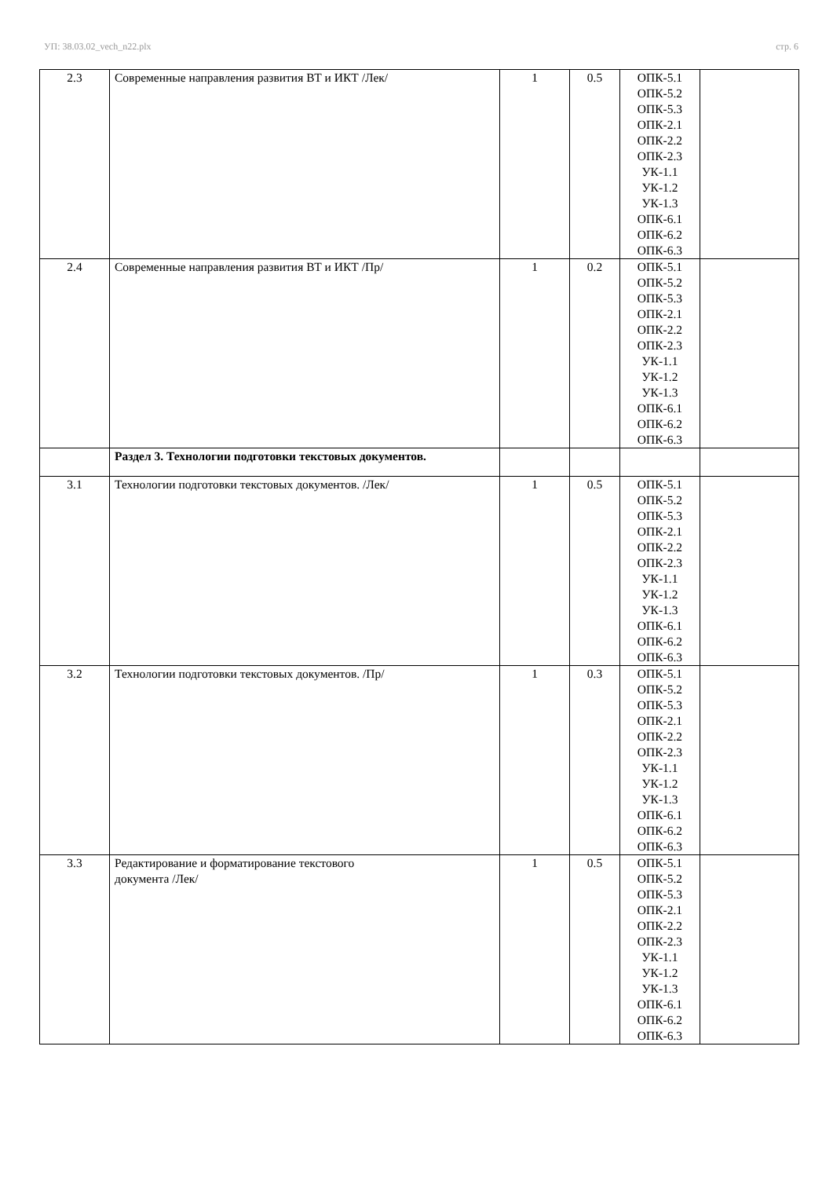УП: 38.03.02_vech_n22.plx стр. 6
| 2.3 | Современные направления развития ВТ и ИКТ /Лек/ | 1 | 0.5 | ОПК-5.1 ОПК-5.2 ОПК-5.3 ОПК-2.1 ОПК-2.2 ОПК-2.3 УК-1.1 УК-1.2 УК-1.3 ОПК-6.1 ОПК-6.2 ОПК-6.3 | |
| 2.4 | Современные направления развития ВТ и ИКТ /Пр/ | 1 | 0.2 | ОПК-5.1 ОПК-5.2 ОПК-5.3 ОПК-2.1 ОПК-2.2 ОПК-2.3 УК-1.1 УК-1.2 УК-1.3 ОПК-6.1 ОПК-6.2 ОПК-6.3 | |
| | Раздел 3. Технологии подготовки текстовых документов. | | | | |
| 3.1 | Технологии подготовки текстовых документов. /Лек/ | 1 | 0.5 | ОПК-5.1 ОПК-5.2 ОПК-5.3 ОПК-2.1 ОПК-2.2 ОПК-2.3 УК-1.1 УК-1.2 УК-1.3 ОПК-6.1 ОПК-6.2 ОПК-6.3 | |
| 3.2 | Технологии подготовки текстовых документов. /Пр/ | 1 | 0.3 | ОПК-5.1 ОПК-5.2 ОПК-5.3 ОПК-2.1 ОПК-2.2 ОПК-2.3 УК-1.1 УК-1.2 УК-1.3 ОПК-6.1 ОПК-6.2 ОПК-6.3 | |
| 3.3 | Редактирование и форматирование текстового документа /Лек/ | 1 | 0.5 | ОПК-5.1 ОПК-5.2 ОПК-5.3 ОПК-2.1 ОПК-2.2 ОПК-2.3 УК-1.1 УК-1.2 УК-1.3 ОПК-6.1 ОПК-6.2 ОПК-6.3 | |